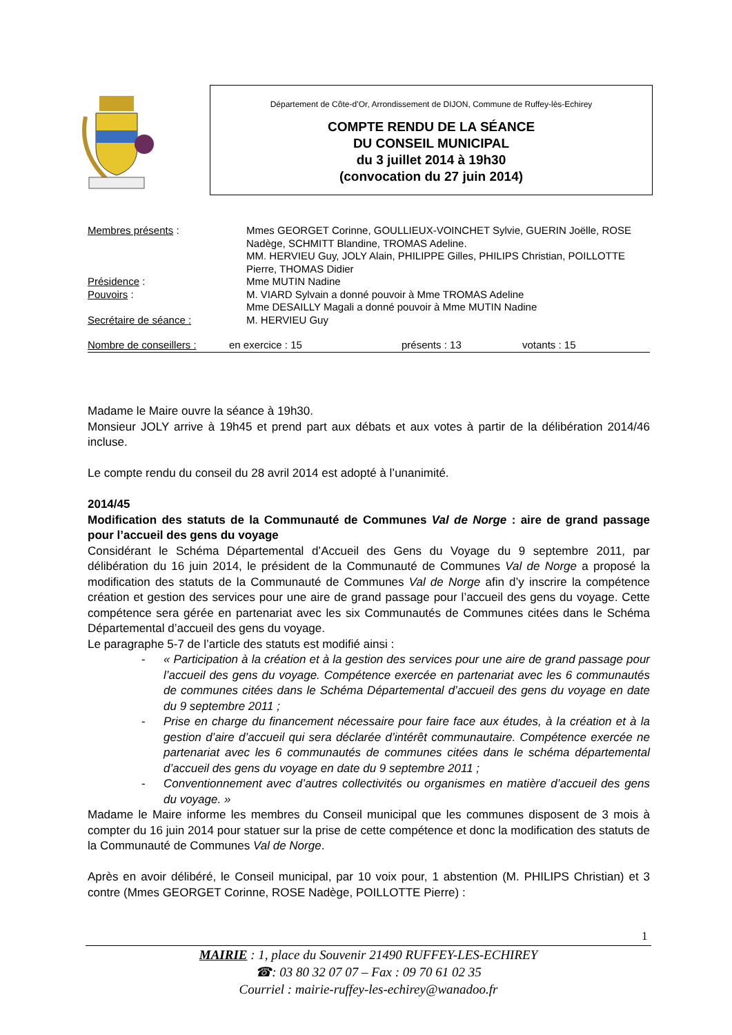Département de Côte-d’Or, Arrondissement de DIJON, Commune de Ruffey-lès-Echirey
COMPTE RENDU DE LA SÉANCE
DU CONSEIL MUNICIPAL
du 3 juillet 2014 à 19h30
(convocation du 27 juin 2014)
| Membres présents : | Mmes GEORGET Corinne, GOULLIEUX-VOINCHET Sylvie, GUERIN Joëlle, ROSE Nadège, SCHMITT Blandine, TROMAS Adeline. MM. HERVIEU Guy, JOLY Alain, PHILIPPE Gilles, PHILIPS Christian, POILLOTTE Pierre, THOMAS Didier |
| Présidence : | Mme MUTIN Nadine |
| Pouvoirs : | M. VIARD Sylvain a donné pouvoir à Mme TROMAS Adeline Mme DESAILLY Magali a donné pouvoir à Mme MUTIN Nadine |
| Secrétaire de séance : | M. HERVIEU Guy |
| Nombre de conseillers : | en exercice : 15 | présents : 13 | votants : 15 |
Madame le Maire ouvre la séance à 19h30.
Monsieur JOLY arrive à 19h45 et prend part aux débats et aux votes à partir de la délibération 2014/46 incluse.
Le compte rendu du conseil du 28 avril 2014 est adopté à l’unanimité.
2014/45
Modification des statuts de la Communauté de Communes Val de Norge : aire de grand passage pour l’accueil des gens du voyage
Considérant le Schéma Départemental d’Accueil des Gens du Voyage du 9 septembre 2011, par délibération du 16 juin 2014, le président de la Communauté de Communes Val de Norge a proposé la modification des statuts de la Communauté de Communes Val de Norge afin d’y inscrire la compétence création et gestion des services pour une aire de grand passage pour l’accueil des gens du voyage. Cette compétence sera gérée en partenariat avec les six Communautés de Communes citées dans le Schéma Départemental d’accueil des gens du voyage.
Le paragraphe 5-7 de l’article des statuts est modifié ainsi :
- « Participation à la création et à la gestion des services pour une aire de grand passage pour l’accueil des gens du voyage. Compétence exercée en partenariat avec les 6 communautés de communes citées dans le Schéma Départemental d’accueil des gens du voyage en date du 9 septembre 2011 ;
- Prise en charge du financement nécessaire pour faire face aux études, à la création et à la gestion d’aire d’accueil qui sera déclarée d’intérêt communautaire. Compétence exercée ne partenariat avec les 6 communautés de communes citées dans le schéma départemental d’accueil des gens du voyage en date du 9 septembre 2011 ;
- Conventionnement avec d’autres collectivités ou organismes en matière d’accueil des gens du voyage. »
Madame le Maire informe les membres du Conseil municipal que les communes disposent de 3 mois à compter du 16 juin 2014 pour statuer sur la prise de cette compétence et donc la modification des statuts de la Communauté de Communes Val de Norge.
Après en avoir délibéré, le Conseil municipal, par 10 voix pour, 1 abstention (M. PHILIPS Christian) et 3 contre (Mmes GEORGET Corinne, ROSE Nadège, POILLOTTE Pierre) :
1
MAIRIE : 1, place du Souvenir 21490 RUFFEY-LES-ECHIREY
☎: 03 80 32 07 07 – Fax : 09 70 61 02 35
Courriel : mairie-ruffey-les-echirey@wanadoo.fr